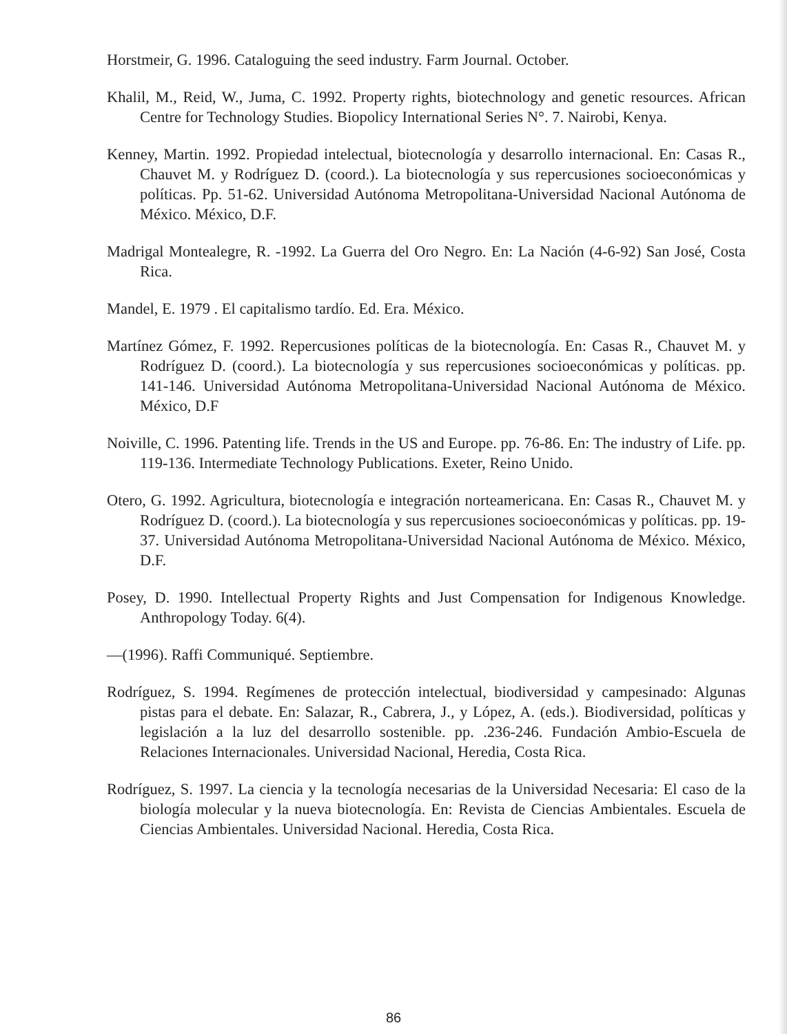Horstmeir, G. 1996. Cataloguing the seed industry. Farm Journal. October.
Khalil, M., Reid, W., Juma, C. 1992. Property rights, biotechnology and genetic resources. African Centre for Technology Studies. Biopolicy International Series N°. 7. Nairobi, Kenya.
Kenney, Martin. 1992. Propiedad intelectual, biotecnología y desarrollo internacional. En: Casas R., Chauvet M. y Rodríguez D. (coord.). La biotecnología y sus repercusiones socioeconómicas y políticas. Pp. 51-62. Universidad Autónoma Metropolitana-Universidad Nacional Autónoma de México. México, D.F.
Madrigal Montealegre, R. -1992. La Guerra del Oro Negro. En: La Nación (4-6-92) San José, Costa Rica.
Mandel, E. 1979 . El capitalismo tardío. Ed. Era. México.
Martínez Gómez, F. 1992. Repercusiones políticas de la biotecnología. En: Casas R., Chauvet M. y Rodríguez D. (coord.). La biotecnología y sus repercusiones socioeconómicas y políticas. pp. 141-146. Universidad Autónoma Metropolitana-Universidad Nacional Autónoma de México. México, D.F
Noiville, C. 1996. Patenting life. Trends in the US and Europe. pp. 76-86. En: The industry of Life. pp. 119-136. Intermediate Technology Publications. Exeter, Reino Unido.
Otero, G. 1992. Agricultura, biotecnología e integración norteamericana. En: Casas R., Chauvet M. y Rodríguez D. (coord.). La biotecnología y sus repercusiones socioeconómicas y políticas. pp. 19-37. Universidad Autónoma Metropolitana-Universidad Nacional Autónoma de México. México, D.F.
Posey, D. 1990. Intellectual Property Rights and Just Compensation for Indigenous Knowledge. Anthropology Today. 6(4).
—(1996). Raffi Communiqué. Septiembre.
Rodríguez, S. 1994. Regímenes de protección intelectual, biodiversidad y campesinado: Algunas pistas para el debate. En: Salazar, R., Cabrera, J., y López, A. (eds.). Biodiversidad, políticas y legislación a la luz del desarrollo sostenible. pp. .236-246. Fundación Ambio-Escuela de Relaciones Internacionales. Universidad Nacional, Heredia, Costa Rica.
Rodríguez, S. 1997. La ciencia y la tecnología necesarias de la Universidad Necesaria: El caso de la biología molecular y la nueva biotecnología. En: Revista de Ciencias Ambientales. Escuela de Ciencias Ambientales. Universidad Nacional. Heredia, Costa Rica.
86